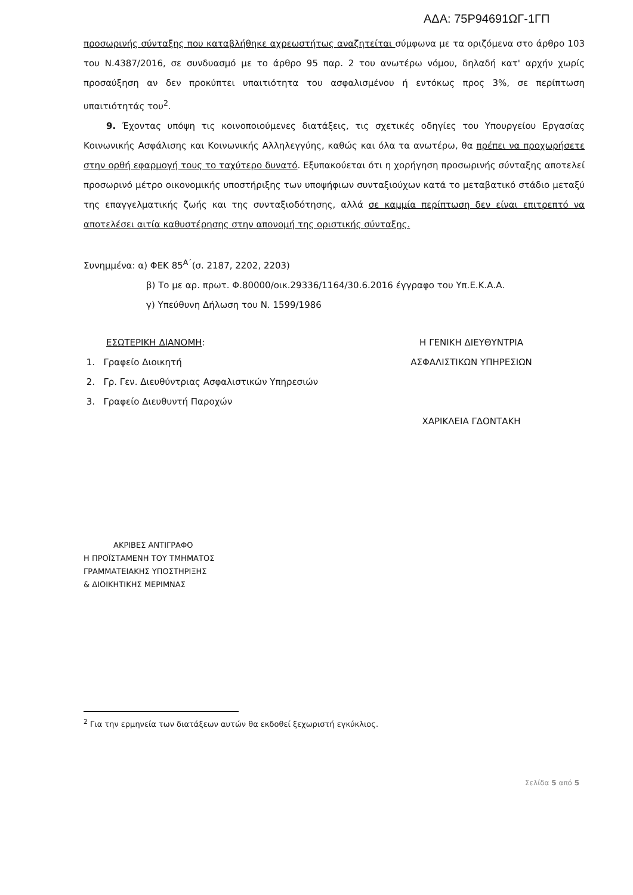ΑΔΑ: 75Ρ94691ΩΓ-1ΓΠ
προσωρινής σύνταξης που καταβλήθηκε αχρεωστήτως αναζητείται σύμφωνα με τα οριζόμενα στο άρθρο 103 του Ν.4387/2016, σε συνδυασμό με το άρθρο 95 παρ. 2 του ανωτέρω νόμου, δηλαδή κατ' αρχήν χωρίς προσαύξηση αν δεν προκύπτει υπαιτιότητα του ασφαλισμένου ή εντόκως προς 3%, σε περίπτωση υπαιτιότητάς του<sup>2</sup>.
9. Έχοντας υπόψη τις κοινοποιούμενες διατάξεις, τις σχετικές οδηγίες του Υπουργείου Εργασίας Κοινωνικής Ασφάλισης και Κοινωνικής Αλληλεγγύης, καθώς και όλα τα ανωτέρω, θα πρέπει να προχωρήσετε στην ορθή εφαρμογή τους το ταχύτερο δυνατό. Εξυπακούεται ότι η χορήγηση προσωρινής σύνταξης αποτελεί προσωρινό μέτρο οικονομικής υποστήριξης των υποψήφιων συνταξιούχων κατά το μεταβατικό στάδιο μεταξύ της επαγγελματικής ζωής και της συνταξιοδότησης, αλλά σε καμμία περίπτωση δεν είναι επιτρεπτό να αποτελέσει αιτία καθυστέρησης στην απονομή της οριστικής σύνταξης.
Συνημμένα: α) ΦΕΚ 85<sup>Α΄</sup>(σ. 2187, 2202, 2203)
β) Το με αρ. πρωτ. Φ.80000/οικ.29336/1164/30.6.2016 έγγραφο του Υπ.Ε.Κ.Α.Α.
γ) Υπεύθυνη Δήλωση του Ν. 1599/1986
ΕΣΩΤΕΡΙΚΗ ΔΙΑΝΟΜΗ:
1. Γραφείο Διοικητή
2. Γρ. Γεν. Διευθύντριας Ασφαλιστικών Υπηρεσιών
3. Γραφείο Διευθυντή Παροχών
Η ΓΕΝΙΚΗ ΔΙΕΥΘΥΝΤΡΙΑ
ΑΣΦΑΛΙΣΤΙΚΩΝ ΥΠΗΡΕΣΙΩΝ
ΧΑΡΙΚΛΕΙΑ ΓΔΟΝΤΑΚΗ
ΑΚΡΙΒΕΣ ΑΝΤΙΓΡΑΦΟ
Η ΠΡΟΪΣΤΑΜΕΝΗ ΤΟΥ ΤΜΗΜΑΤΟΣ
ΓΡΑΜΜΑΤΕΙΑΚΗΣ ΥΠΟΣΤΗΡΙΞΗΣ
& ΔΙΟΙΚΗΤΙΚΗΣ ΜΕΡΙΜΝΑΣ
<sup>2</sup> Για την ερμηνεία των διατάξεων αυτών θα εκδοθεί ξεχωριστή εγκύκλιος.
Σελίδα 5 από 5